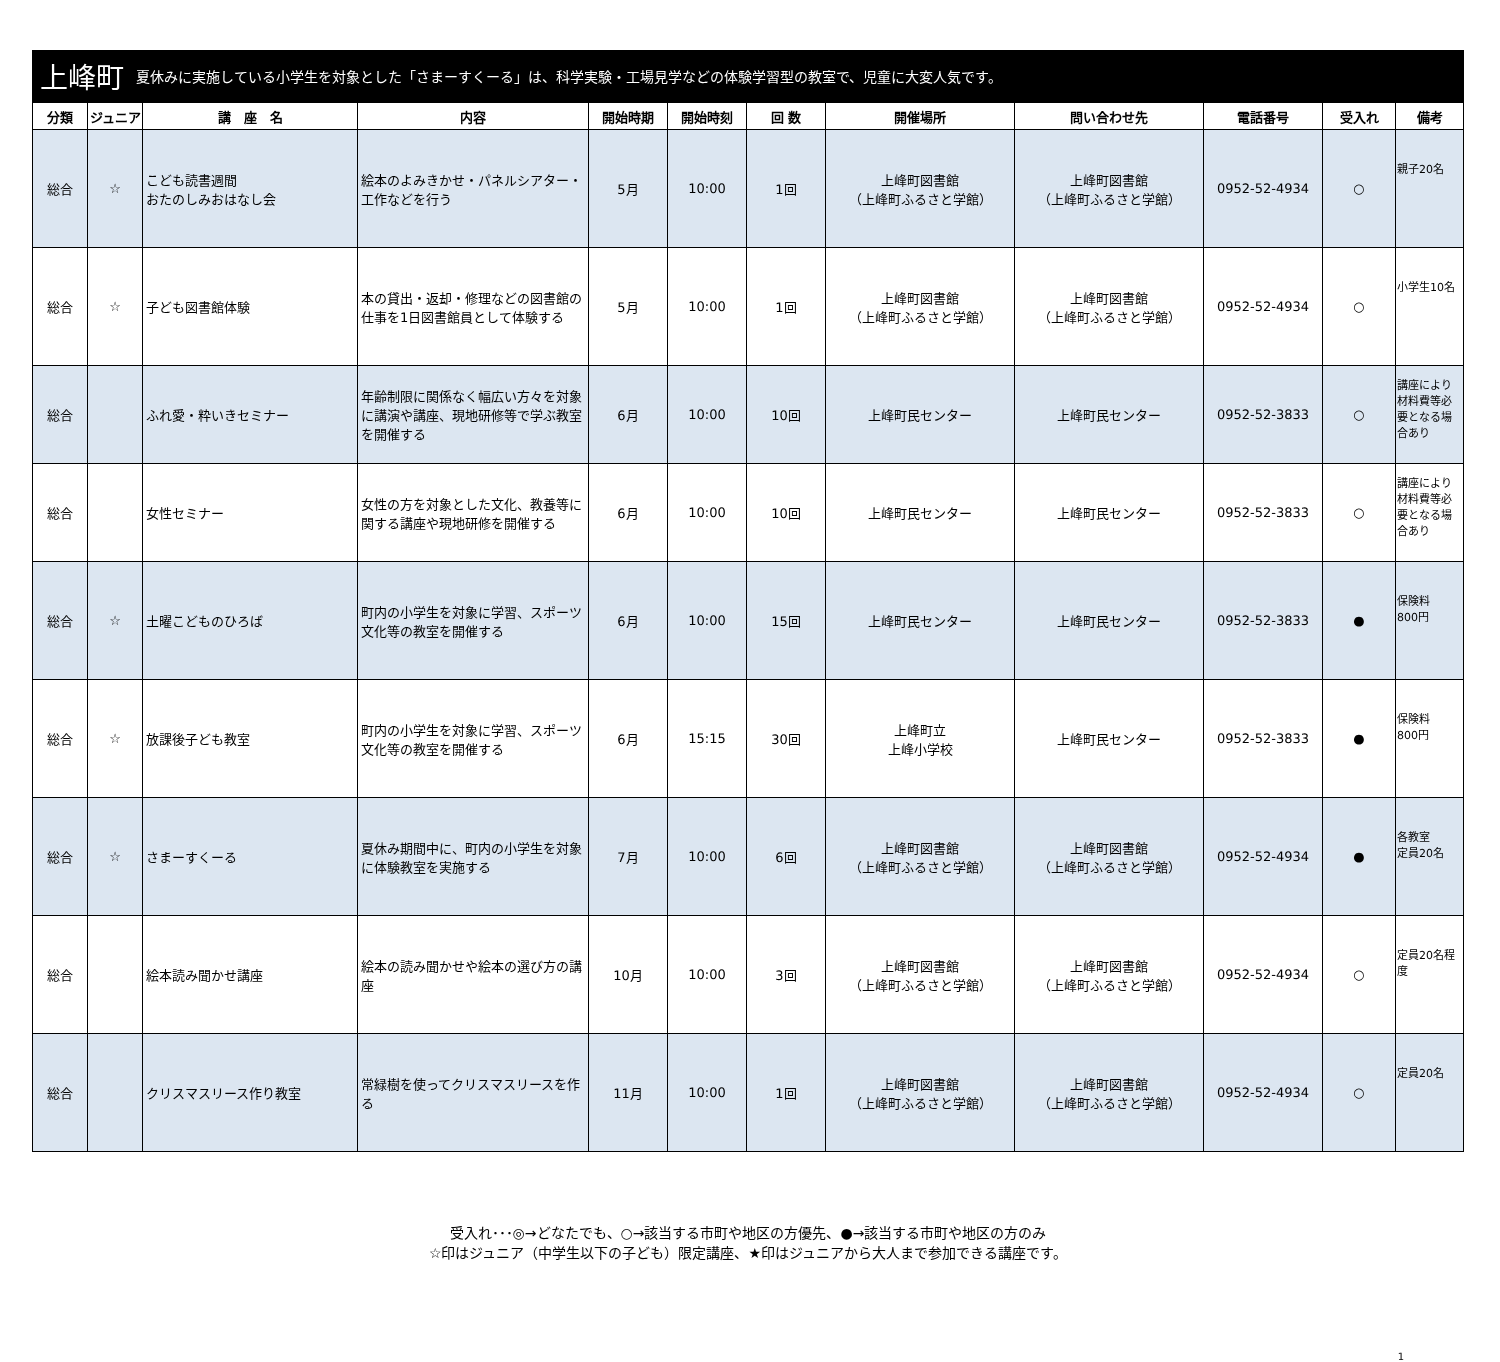上峰町 夏休みに実施している小学生を対象とした「さまーすくーる」は、科学実験・工場見学などの体験学習型の教室で、児童に大変人気です。
| 分類 | ジュニア | 講 座 名 | 内容 | 開始時期 | 開始時刻 | 回 数 | 開催場所 | 問い合わせ先 | 電話番号 | 受入れ | 備考 |
| --- | --- | --- | --- | --- | --- | --- | --- | --- | --- | --- | --- |
| 総合 | ☆ | こども読書週間 おたのしみおはなし会 | 絵本のよみきかせ・パネルシアター・工作などを行う | 5月 | 10:00 | 1回 | 上峰町図書館 （上峰町ふるさと学館） | 上峰町図書館 （上峰町ふるさと学館） | 0952-52-4934 | ○ | 親子20名 |
| 総合 | ☆ | 子ども図書館体験 | 本の貸出・返却・修理などの図書館の仕事を1日図書館員として体験する | 5月 | 10:00 | 1回 | 上峰町図書館 （上峰町ふるさと学館） | 上峰町図書館 （上峰町ふるさと学館） | 0952-52-4934 | ○ | 小学生10名 |
| 総合 | | ふれ愛・粋いきセミナー | 年齢制限に関係なく幅広い方々を対象に講演や講座、現地研修等で学ぶ教室を開催する | 6月 | 10:00 | 10回 | 上峰町民センター | 上峰町民センター | 0952-52-3833 | ○ | 講座により材料費等必要となる場合あり |
| 総合 | | 女性セミナー | 女性の方を対象とした文化、教養等に関する講座や現地研修を開催する | 6月 | 10:00 | 10回 | 上峰町民センター | 上峰町民センター | 0952-52-3833 | ○ | 講座により材料費等必要となる場合あり |
| 総合 | ☆ | 土曜こどものひろば | 町内の小学生を対象に学習、スポーツ文化等の教室を開催する | 6月 | 10:00 | 15回 | 上峰町民センター | 上峰町民センター | 0952-52-3833 | ● | 保険料 800円 |
| 総合 | ☆ | 放課後子ども教室 | 町内の小学生を対象に学習、スポーツ文化等の教室を開催する | 6月 | 15:15 | 30回 | 上峰町立 上峰小学校 | 上峰町民センター | 0952-52-3833 | ● | 保険料 800円 |
| 総合 | ☆ | さまーすくーる | 夏休み期間中に、町内の小学生を対象に体験教室を実施する | 7月 | 10:00 | 6回 | 上峰町図書館 （上峰町ふるさと学館） | 上峰町図書館 （上峰町ふるさと学館） | 0952-52-4934 | ● | 各教室 定員20名 |
| 総合 | | 絵本読み聞かせ講座 | 絵本の読み聞かせや絵本の選び方の講座 | 10月 | 10:00 | 3回 | 上峰町図書館 （上峰町ふるさと学館） | 上峰町図書館 （上峰町ふるさと学館） | 0952-52-4934 | ○ | 定員20名程度 |
| 総合 | | クリスマスリース作り教室 | 常緑樹を使ってクリスマスリースを作る | 11月 | 10:00 | 1回 | 上峰町図書館 （上峰町ふるさと学館） | 上峰町図書館 （上峰町ふるさと学館） | 0952-52-4934 | ○ | 定員20名 |
受入れ･･･◎→どなたでも、○→該当する市町や地区の方優先、●→該当する市町や地区の方のみ
☆印はジュニア（中学生以下の子ども）限定講座、★印はジュニアから大人まで参加できる講座です。
1